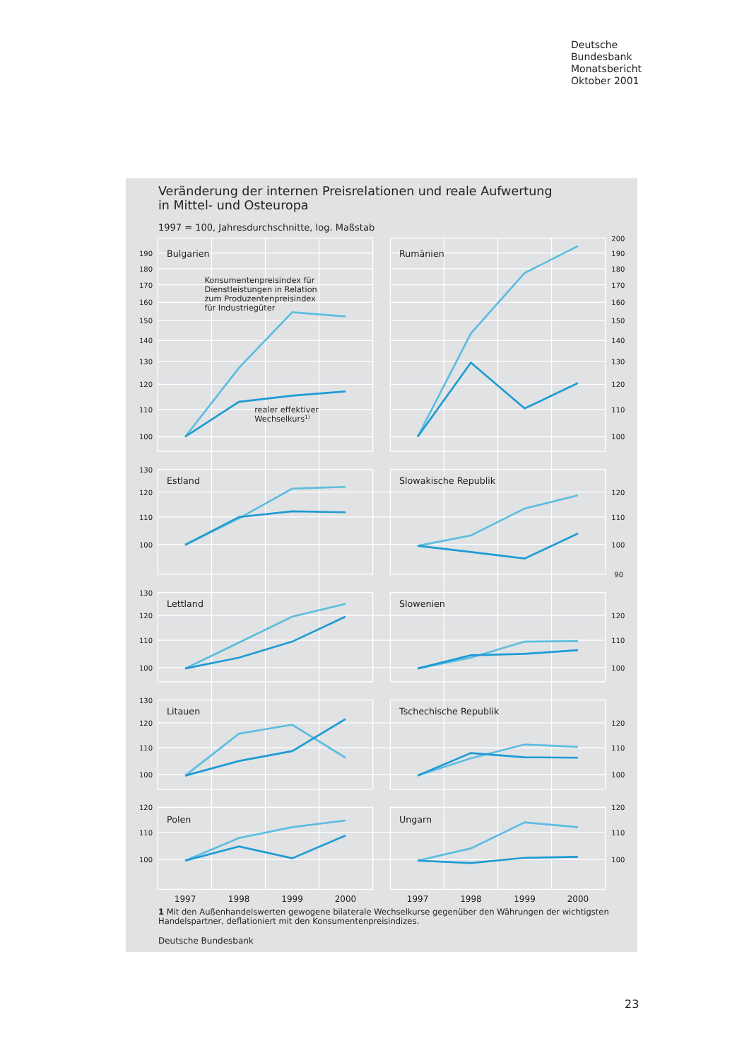Deutsche
Bundesbank
Monatsbericht
Oktober 2001
Veränderung der internen Preisrelationen und reale Aufwertung
in Mittel- und Osteuropa
1997 = 100, Jahresdurchschnitte, log. Maßstab
Bulgarien
Rumänien
Estland
Slowakische Republik
Lettland
Slowenien
Litauen
Tschechische Republik
Polen
Ungarn
Konsumentenpreisindex für
Dienstleistungen in Relation
zum Produzentenpreisindex
für Industriegüter
realer effektiver
Wechselkurs1)
190
180
170
160
150
140
130
120
110
100
130
120
110
100
130
120
110
100
130
120
110
100
120
110
100
200
190
180
170
160
150
140
130
120
110
100
120
110
100
90
120
110
100
120
110
100
120
110
100
1997
1998
1999
2000
1997
1998
1999
2000
1 Mit den Außenhandelswerten gewogene bilaterale Wechselkurse gegenüber den Währungen der wichtigsten Handelspartner, deflationiert mit den Konsumentenpreisindizes.
Deutsche Bundesbank
23